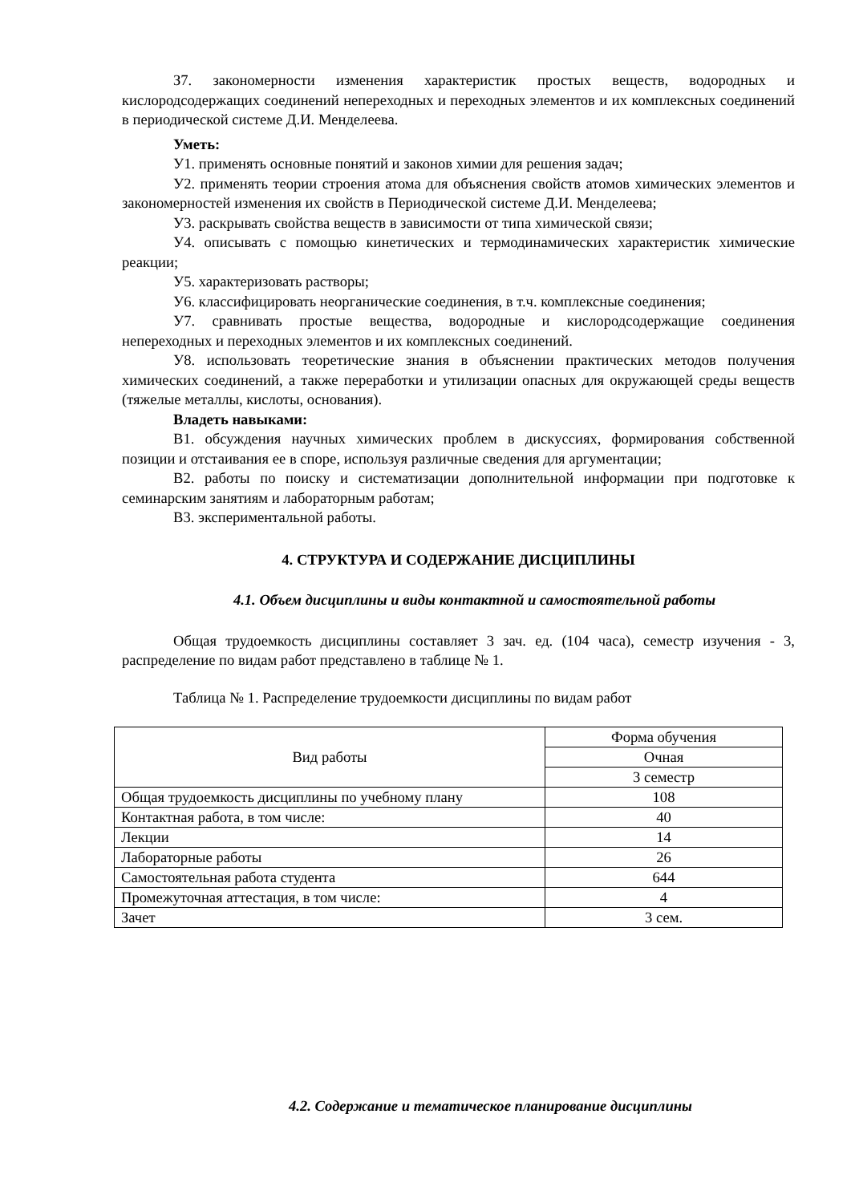З7. закономерности изменения характеристик простых веществ, водородных и кислородсодержащих соединений непереходных и переходных элементов и их комплексных соединений в периодической системе Д.И. Менделеева.
Уметь:
У1. применять основные понятий и законов химии для решения задач;
У2. применять теории строения атома для объяснения свойств атомов химических элементов и закономерностей изменения их свойств в Периодической системе Д.И. Менделеева;
У3. раскрывать свойства веществ в зависимости от типа химической связи;
У4. описывать с помощью кинетических и термодинамических характеристик химические реакции;
У5. характеризовать растворы;
У6. классифицировать неорганические соединения, в т.ч. комплексные соединения;
У7. сравнивать простые вещества, водородные и кислородсодержащие соединения непереходных и переходных элементов и их комплексных соединений.
У8. использовать теоретические знания в объяснении практических методов получения химических соединений, а также переработки и утилизации опасных для окружающей среды веществ (тяжелые металлы, кислоты, основания).
Владеть навыками:
В1. обсуждения научных химических проблем в дискуссиях, формирования собственной позиции и отстаивания ее в споре, используя различные сведения для аргументации;
В2. работы по поиску и систематизации дополнительной информации при подготовке к семинарским занятиям и лабораторным работам;
В3. экспериментальной работы.
4. СТРУКТУРА И СОДЕРЖАНИЕ ДИСЦИПЛИНЫ
4.1. Объем дисциплины и виды контактной и самостоятельной работы
Общая трудоемкость дисциплины составляет 3 зач. ед. (104 часа), семестр изучения - 3, распределение по видам работ представлено в таблице № 1.
Таблица № 1. Распределение трудоемкости дисциплины по видам работ
| Вид работы | Форма обучения |
| | Очная |
| | 3 семестр |
| Общая трудоемкость дисциплины по учебному плану | 108 |
| Контактная работа, в том числе: | 40 |
| Лекции | 14 |
| Лабораторные работы | 26 |
| Самостоятельная работа студента | 644 |
| Промежуточная аттестация, в том числе: | 4 |
| Зачет | 3 сем. |
4.2. Содержание и тематическое планирование дисциплины